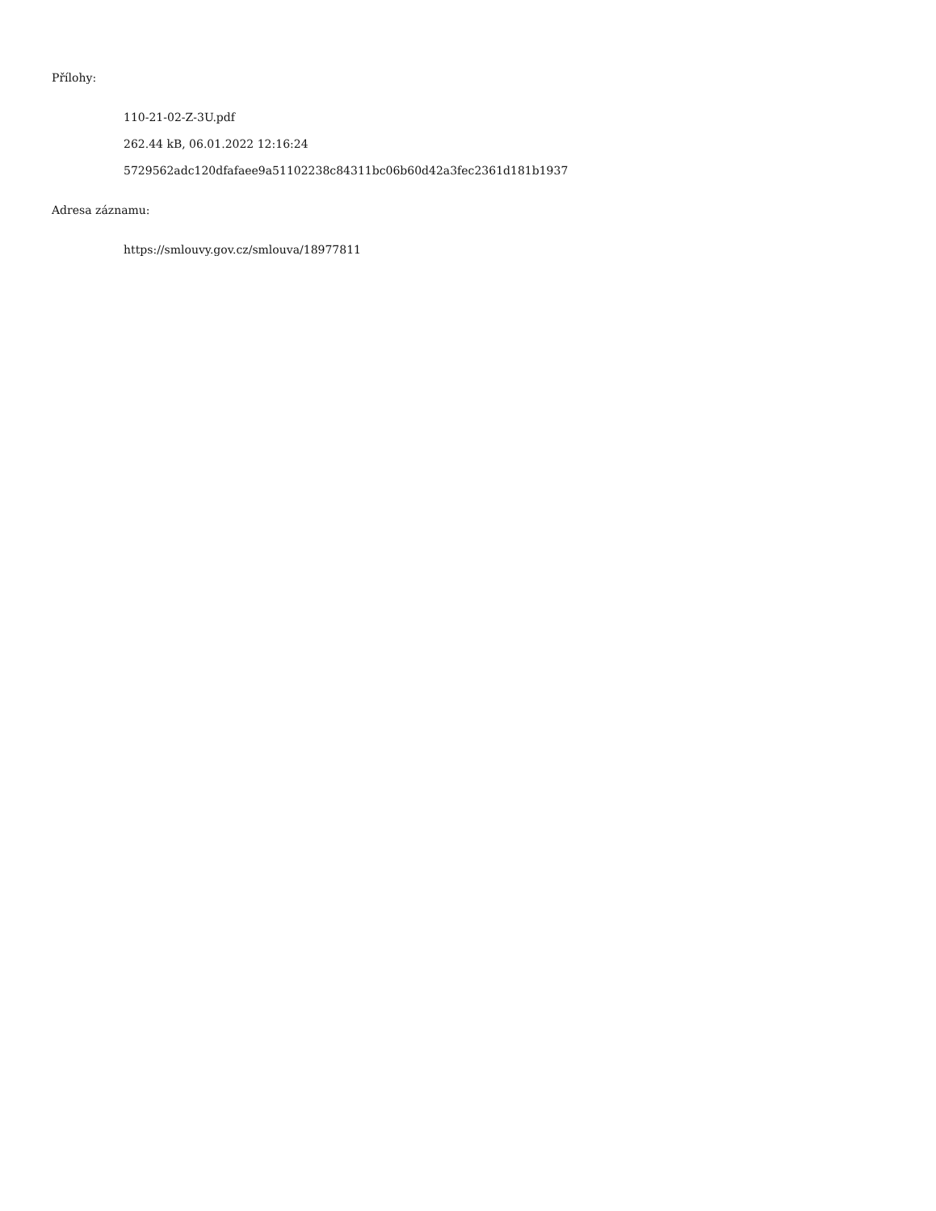Přílohy:
110-21-02-Z-3U.pdf
262.44 kB, 06.01.2022 12:16:24
5729562adc120dfafaee9a51102238c84311bc06b60d42a3fec2361d181b1937
Adresa záznamu:
https://smlouvy.gov.cz/smlouva/18977811